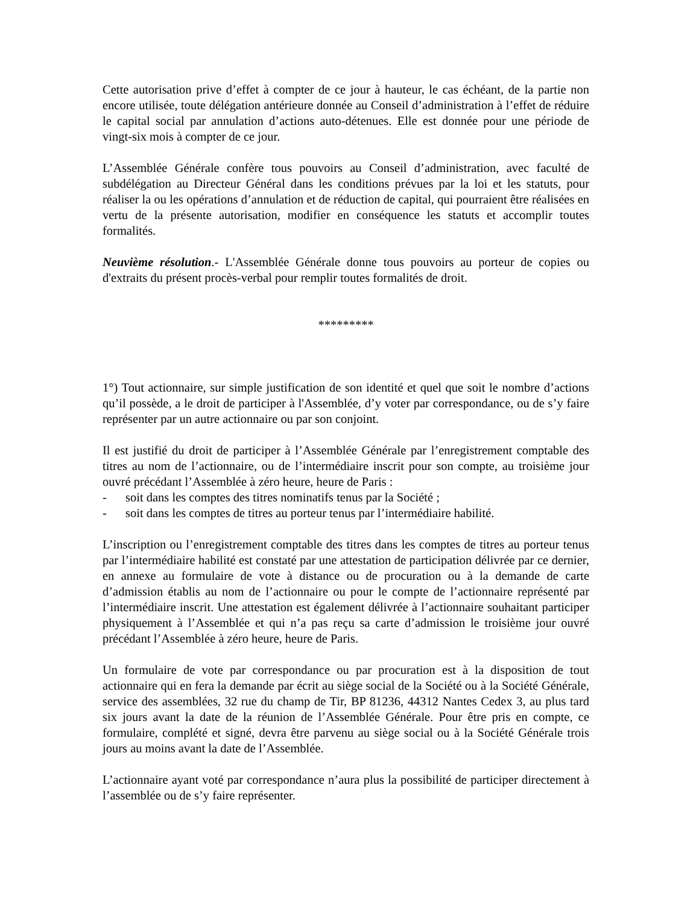Cette autorisation prive d’effet à compter de ce jour à hauteur, le cas échéant, de la partie non encore utilisée, toute délégation antérieure donnée au Conseil d’administration à l’effet de réduire le capital social par annulation d’actions auto-détenues. Elle est donnée pour une période de vingt-six mois à compter de ce jour.
L’Assemblée Générale confère tous pouvoirs au Conseil d’administration, avec faculté de subdélégation au Directeur Général dans les conditions prévues par la loi et les statuts, pour réaliser la ou les opérations d’annulation et de réduction de capital, qui pourraient être réalisées en vertu de la présente autorisation, modifier en conséquence les statuts et accomplir toutes formalités.
Neuvième résolution.- L'Assemblée Générale donne tous pouvoirs au porteur de copies ou d'extraits du présent procès-verbal pour remplir toutes formalités de droit.
*********
1°) Tout actionnaire, sur simple justification de son identité et quel que soit le nombre d’actions qu’il possède, a le droit de participer à l'Assemblée, d’y voter par correspondance, ou de s’y faire représenter par un autre actionnaire ou par son conjoint.
Il est justifié du droit de participer à l’Assemblée Générale par l’enregistrement comptable des titres au nom de l’actionnaire, ou de l’intermédiaire inscrit pour son compte, au troisième jour ouvré précédant l’Assemblée à zéro heure, heure de Paris :
- soit dans les comptes des titres nominatifs tenus par la Société ;
- soit dans les comptes de titres au porteur tenus par l’intermédiaire habilité.
L’inscription ou l’enregistrement comptable des titres dans les comptes de titres au porteur tenus par l’intermédiaire habilité est constaté par une attestation de participation délivrée par ce dernier, en annexe au formulaire de vote à distance ou de procuration ou à la demande de carte d’admission établis au nom de l’actionnaire ou pour le compte de l’actionnaire représenté par l’intermédiaire inscrit. Une attestation est également délivrée à l’actionnaire souhaitant participer physiquement à l’Assemblée et qui n’a pas reçu sa carte d’admission le troisième jour ouvré précédant l’Assemblée à zéro heure, heure de Paris.
Un formulaire de vote par correspondance ou par procuration est à la disposition de tout actionnaire qui en fera la demande par écrit au siège social de la Société ou à la Société Générale, service des assemblées, 32 rue du champ de Tir, BP 81236, 44312 Nantes Cedex 3, au plus tard six jours avant la date de la réunion de l’Assemblée Générale. Pour être pris en compte, ce formulaire, complété et signé, devra être parvenu au siège social ou à la Société Générale trois jours au moins avant la date de l’Assemblée.
L’actionnaire ayant voté par correspondance n’aura plus la possibilité de participer directement à l’assemblée ou de s’y faire représenter.